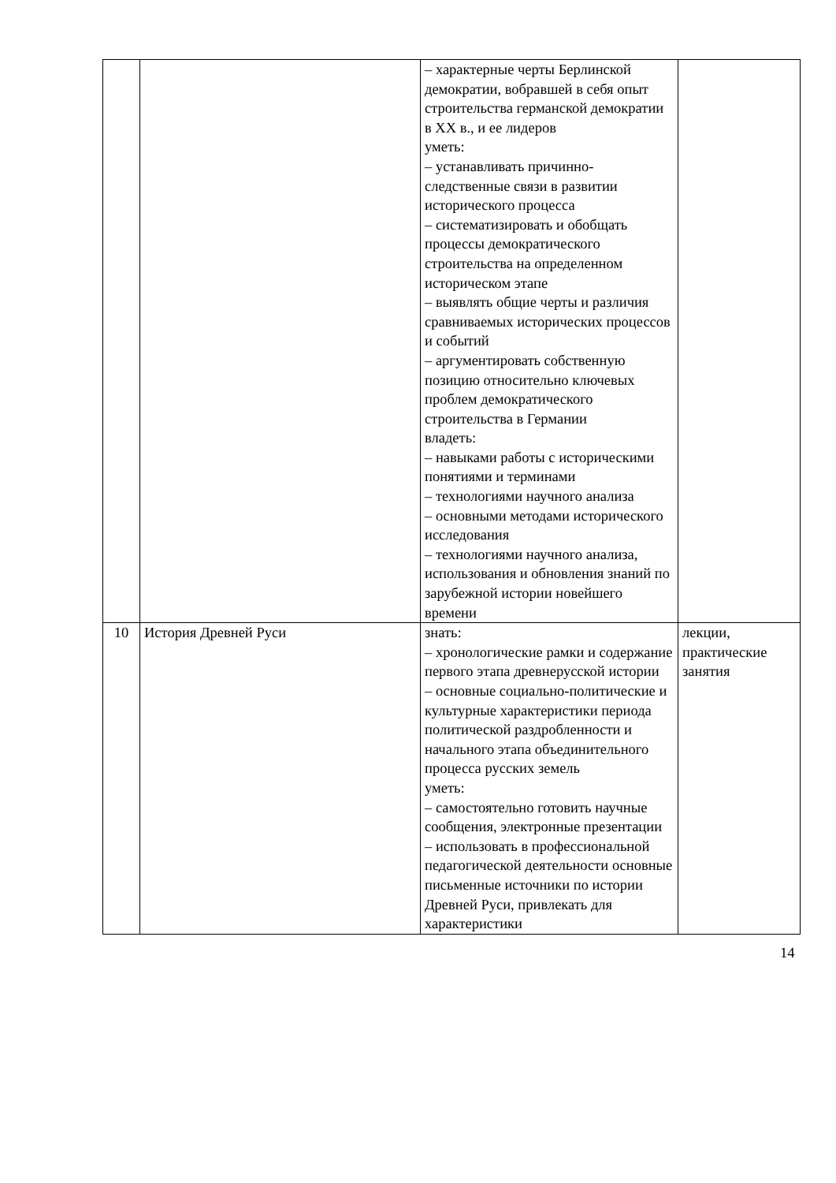| | | – характерные черты Берлинской демократии, вобравшей в себя опыт строительства германской демократии в XX в., и ее лидеров уметь: – устанавливать причинно-следственные связи в развитии исторического процесса – систематизировать и обобщать процессы демократического строительства на определенном историческом этапе – выявлять общие черты и различия сравниваемых исторических процессов и событий – аргументировать собственную позицию относительно ключевых проблем демократического строительства в Германии владеть: – навыками работы с историческими понятиями и терминами – технологиями научного анализа – основными методами исторического исследования – технологиями научного анализа, использования и обновления знаний по зарубежной истории новейшего времени | |
| 10 | История Древней Руси | знать: – хронологические рамки и содержание первого этапа древнерусской истории – основные социально-политические и культурные характеристики периода политической раздробленности и начального этапа объединительного процесса русских земель уметь: – самостоятельно готовить научные сообщения, электронные презентации – использовать в профессиональной педагогической деятельности основные письменные источники по истории Древней Руси, привлекать для характеристики | лекции, практические занятия |
14